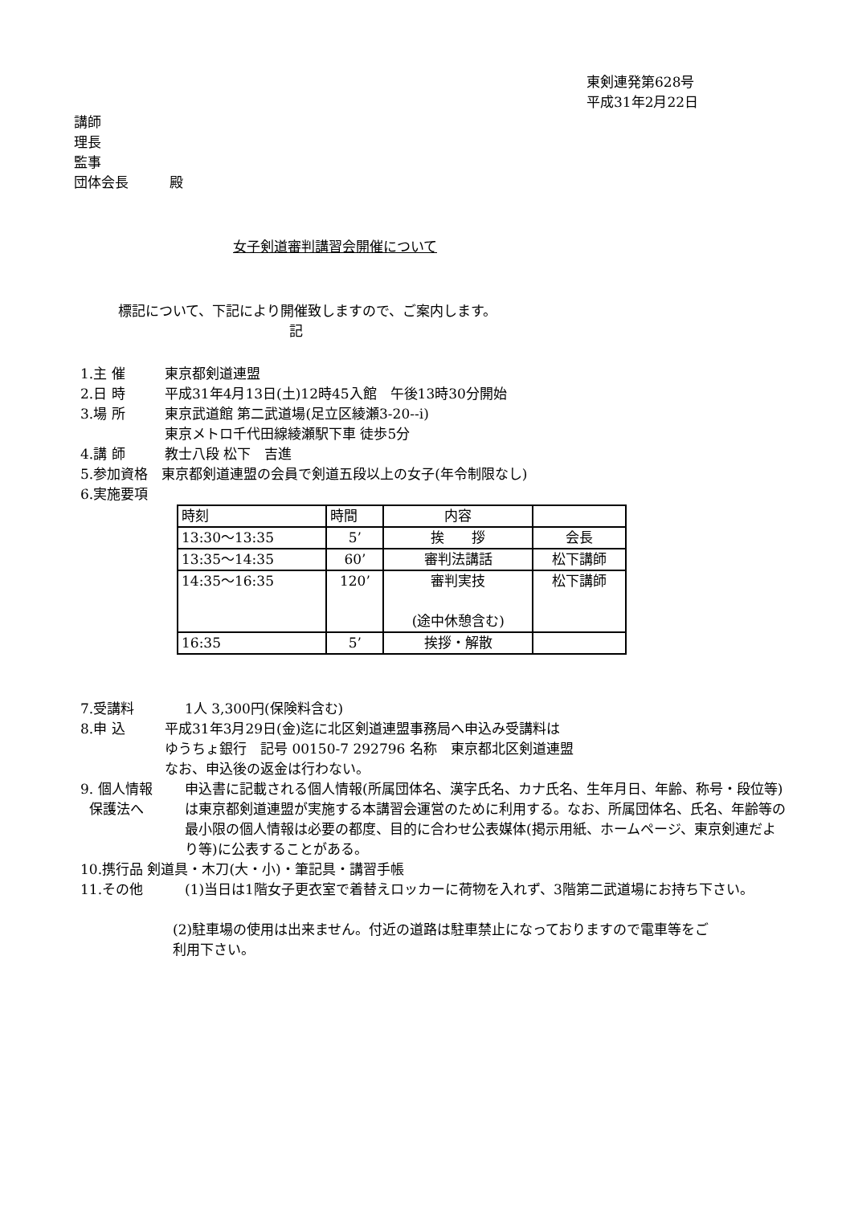東剣連発第628号
平成31年2月22日
講師
理長
監事
団体会長　　　殿
女子剣道審判講習会開催について
標記について、下記により開催致しますので、ご案内します。
記
1.主 催 東京都剣道連盟
2.日 時 平成31年4月13日(土)12時45入館　午後13時30分開始
3.場 所 東京武道館 第二武道場(足立区綾瀬3-20--i)
東京メトロ千代田線綾瀬駅下車 徒歩5分
4.講 師 教士八段 松下　吉進
5.参加資格　東京都剣道連盟の会員で剣道五段以上の女子(年令制限なし)
6.実施要項
| 時刻 | 時間 | 内容 | |
| 13:30～13:35 | 5’ | 挨 拶 | 会長 |
| 13:35～14:35 | 60’ | 審判法講話 | 松下講師 |
| 14:35～16:35 | 120’ | 審判実技 (途中休憩含む) | 松下講師 |
| 16:35 | 5’ | 挨拶・解散 | |
7.受講料 1人 3,300円(保険料含む)
8.申 込 平成31年3月29日(金)迄に北区剣道連盟事務局へ申込み受講料は
ゆうちょ銀行　記号 00150-7 292796 名称　東京都北区剣道連盟
なお、申込後の返金は行わない。
9. 個人情報
保護法へ 申込書に記載される個人情報(所属団体名、漢字氏名、カナ氏名、生年月日、年齢、称号・段位等)は東京都剣道連盟が実施する本講習会運営のために利用する。なお、所属団体名、氏名、年齢等の最小限の個人情報は必要の都度、目的に合わせ公表媒体(掲示用紙、ホームページ、東京剣連だより等)に公表することがある。
10.携行品 剣道具・木刀(大・小)・筆記具・講習手帳
11.その他 (1)当日は1階女子更衣室で着替えロッカーに荷物を入れず、3階第二武道場にお持ち下さい。
(2)駐車場の使用は出来ません。付近の道路は駐車禁止になっておりますので電車等をご利用下さい。